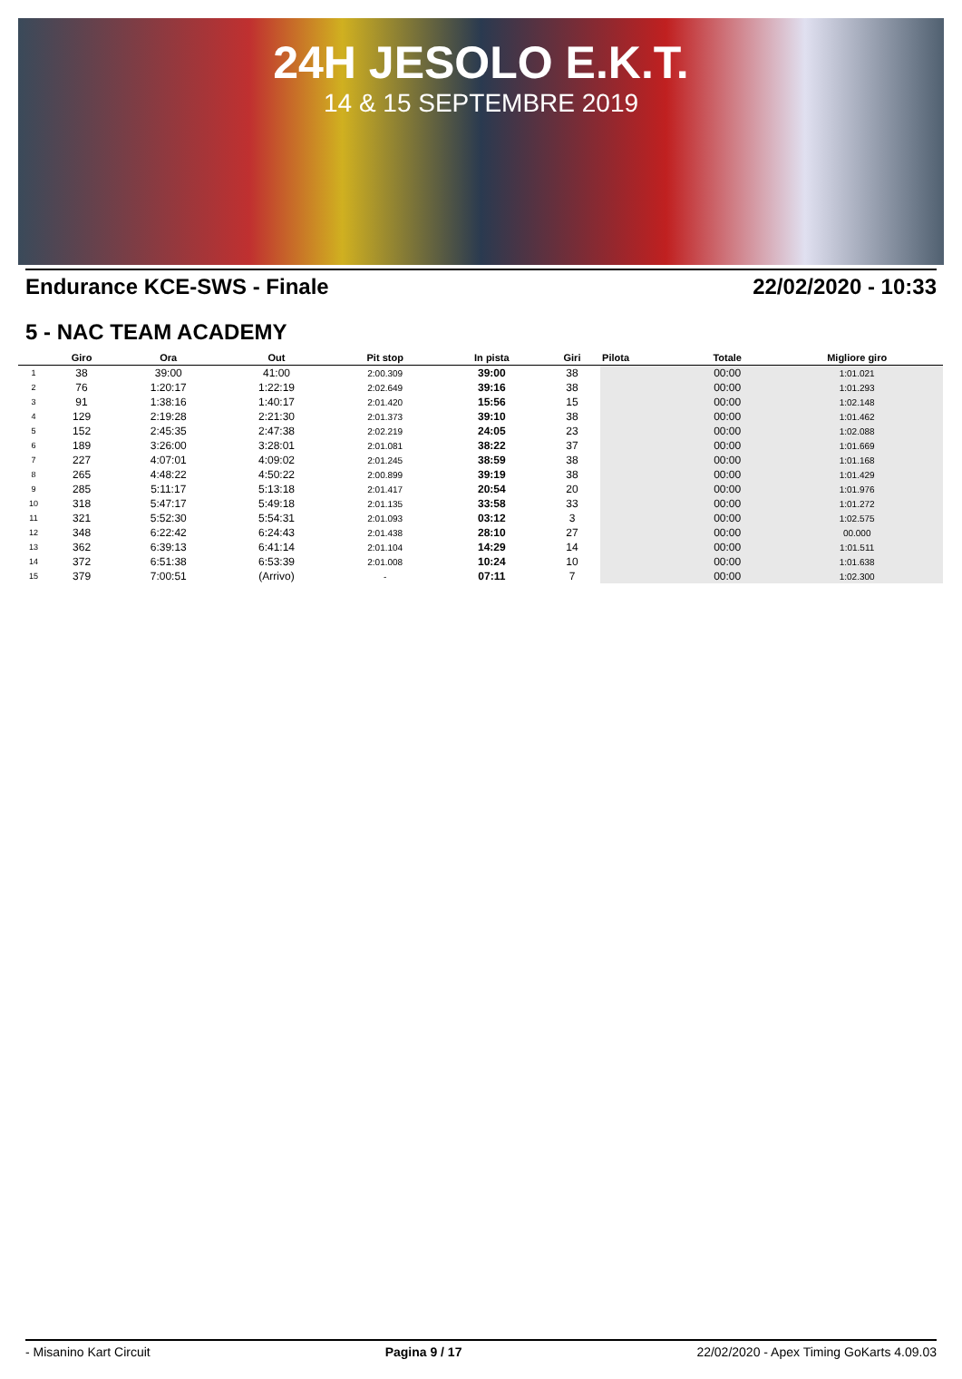24H JESOLO E.K.T.
14 & 15 SEPTEMBRE 2019
Endurance KCE-SWS - Finale 22/02/2020 - 10:33
5 - NAC TEAM ACADEMY
| | Giro | Ora | Out | Pit stop | In pista | Giri | Pilota | Totale | Migliore giro |
| --- | --- | --- | --- | --- | --- | --- | --- | --- | --- |
| 1 | 38 | 39:00 | 41:00 | 2:00.309 | 39:00 | 38 | | 00:00 | 1:01.021 |
| 2 | 76 | 1:20:17 | 1:22:19 | 2:02.649 | 39:16 | 38 | | 00:00 | 1:01.293 |
| 3 | 91 | 1:38:16 | 1:40:17 | 2:01.420 | 15:56 | 15 | | 00:00 | 1:02.148 |
| 4 | 129 | 2:19:28 | 2:21:30 | 2:01.373 | 39:10 | 38 | | 00:00 | 1:01.462 |
| 5 | 152 | 2:45:35 | 2:47:38 | 2:02.219 | 24:05 | 23 | | 00:00 | 1:02.088 |
| 6 | 189 | 3:26:00 | 3:28:01 | 2:01.081 | 38:22 | 37 | | 00:00 | 1:01.669 |
| 7 | 227 | 4:07:01 | 4:09:02 | 2:01.245 | 38:59 | 38 | | 00:00 | 1:01.168 |
| 8 | 265 | 4:48:22 | 4:50:22 | 2:00.899 | 39:19 | 38 | | 00:00 | 1:01.429 |
| 9 | 285 | 5:11:17 | 5:13:18 | 2:01.417 | 20:54 | 20 | | 00:00 | 1:01.976 |
| 10 | 318 | 5:47:17 | 5:49:18 | 2:01.135 | 33:58 | 33 | | 00:00 | 1:01.272 |
| 11 | 321 | 5:52:30 | 5:54:31 | 2:01.093 | 03:12 | 3 | | 00:00 | 1:02.575 |
| 12 | 348 | 6:22:42 | 6:24:43 | 2:01.438 | 28:10 | 27 | | 00:00 | 00.000 |
| 13 | 362 | 6:39:13 | 6:41:14 | 2:01.104 | 14:29 | 14 | | 00:00 | 1:01.511 |
| 14 | 372 | 6:51:38 | 6:53:39 | 2:01.008 | 10:24 | 10 | | 00:00 | 1:01.638 |
| 15 | 379 | 7:00:51 | (Arrivo) | - | 07:11 | 7 | | 00:00 | 1:02.300 |
- Misanino Kart Circuit Pagina 9 / 17 22/02/2020 - Apex Timing GoKarts 4.09.03